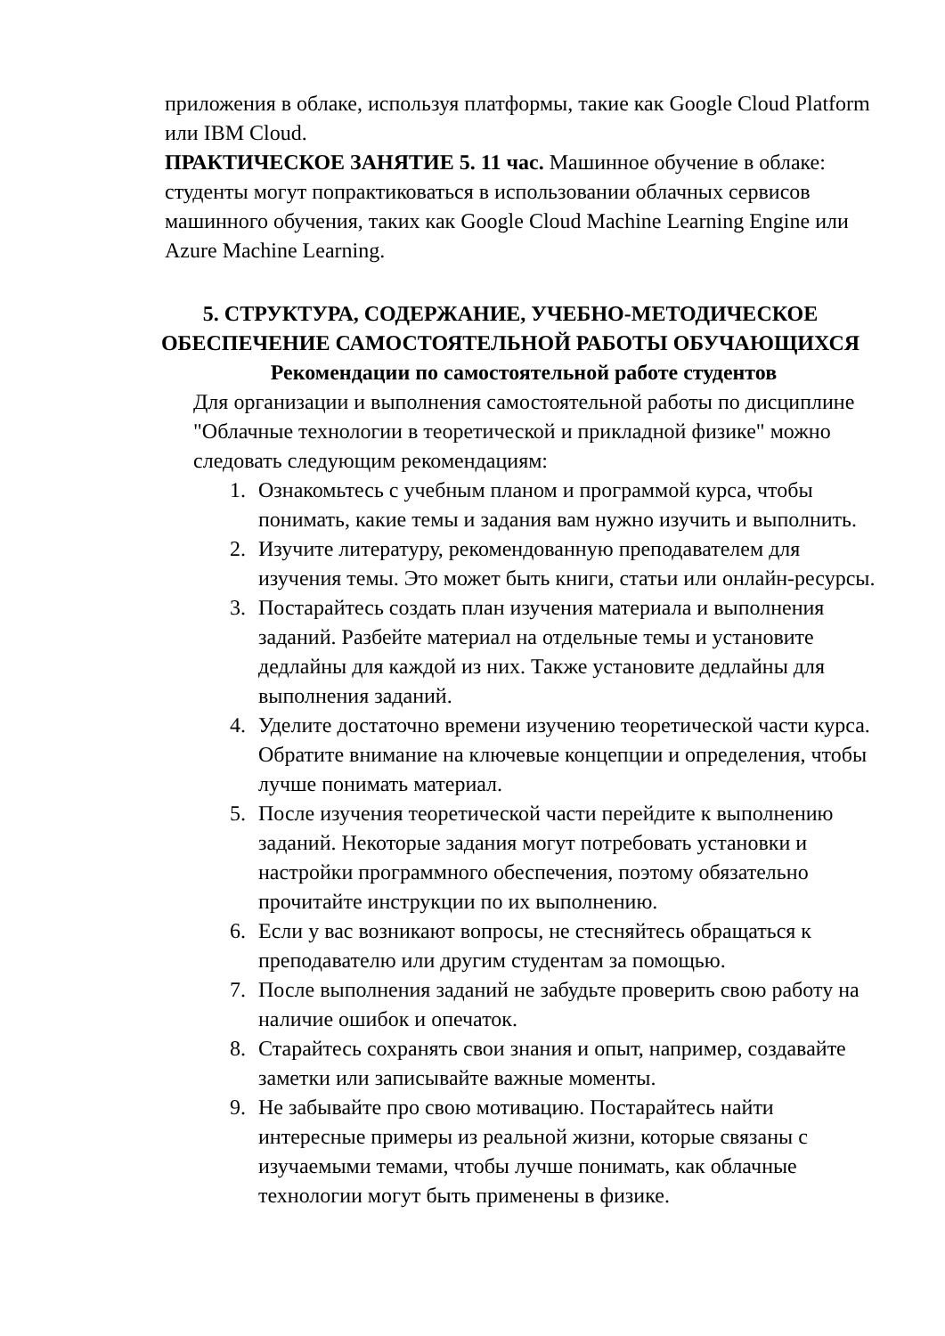приложения в облаке, используя платформы, такие как Google Cloud Platform или IBM Cloud.
ПРАКТИЧЕСКОЕ ЗАНЯТИЕ 5. 11 час. Машинное обучение в облаке: студенты могут попрактиковаться в использовании облачных сервисов машинного обучения, таких как Google Cloud Machine Learning Engine или Azure Machine Learning.
5. СТРУКТУРА, СОДЕРЖАНИЕ, УЧЕБНО-МЕТОДИЧЕСКОЕ ОБЕСПЕЧЕНИЕ САМОСТОЯТЕЛЬНОЙ РАБОТЫ ОБУЧАЮЩИХСЯ
Рекомендации по самостоятельной работе студентов
Для организации и выполнения самостоятельной работы по дисциплине "Облачные технологии в теоретической и прикладной физике" можно следовать следующим рекомендациям:
1. Ознакомьтесь с учебным планом и программой курса, чтобы понимать, какие темы и задания вам нужно изучить и выполнить.
2. Изучите литературу, рекомендованную преподавателем для изучения темы. Это может быть книги, статьи или онлайн-ресурсы.
3. Постарайтесь создать план изучения материала и выполнения заданий. Разбейте материал на отдельные темы и установите дедлайны для каждой из них. Также установите дедлайны для выполнения заданий.
4. Уделите достаточно времени изучению теоретической части курса. Обратите внимание на ключевые концепции и определения, чтобы лучше понимать материал.
5. После изучения теоретической части перейдите к выполнению заданий. Некоторые задания могут потребовать установки и настройки программного обеспечения, поэтому обязательно прочитайте инструкции по их выполнению.
6. Если у вас возникают вопросы, не стесняйтесь обращаться к преподавателю или другим студентам за помощью.
7. После выполнения заданий не забудьте проверить свою работу на наличие ошибок и опечаток.
8. Старайтесь сохранять свои знания и опыт, например, создавайте заметки или записывайте важные моменты.
9. Не забывайте про свою мотивацию. Постарайтесь найти интересные примеры из реальной жизни, которые связаны с изучаемыми темами, чтобы лучше понимать, как облачные технологии могут быть применены в физике.